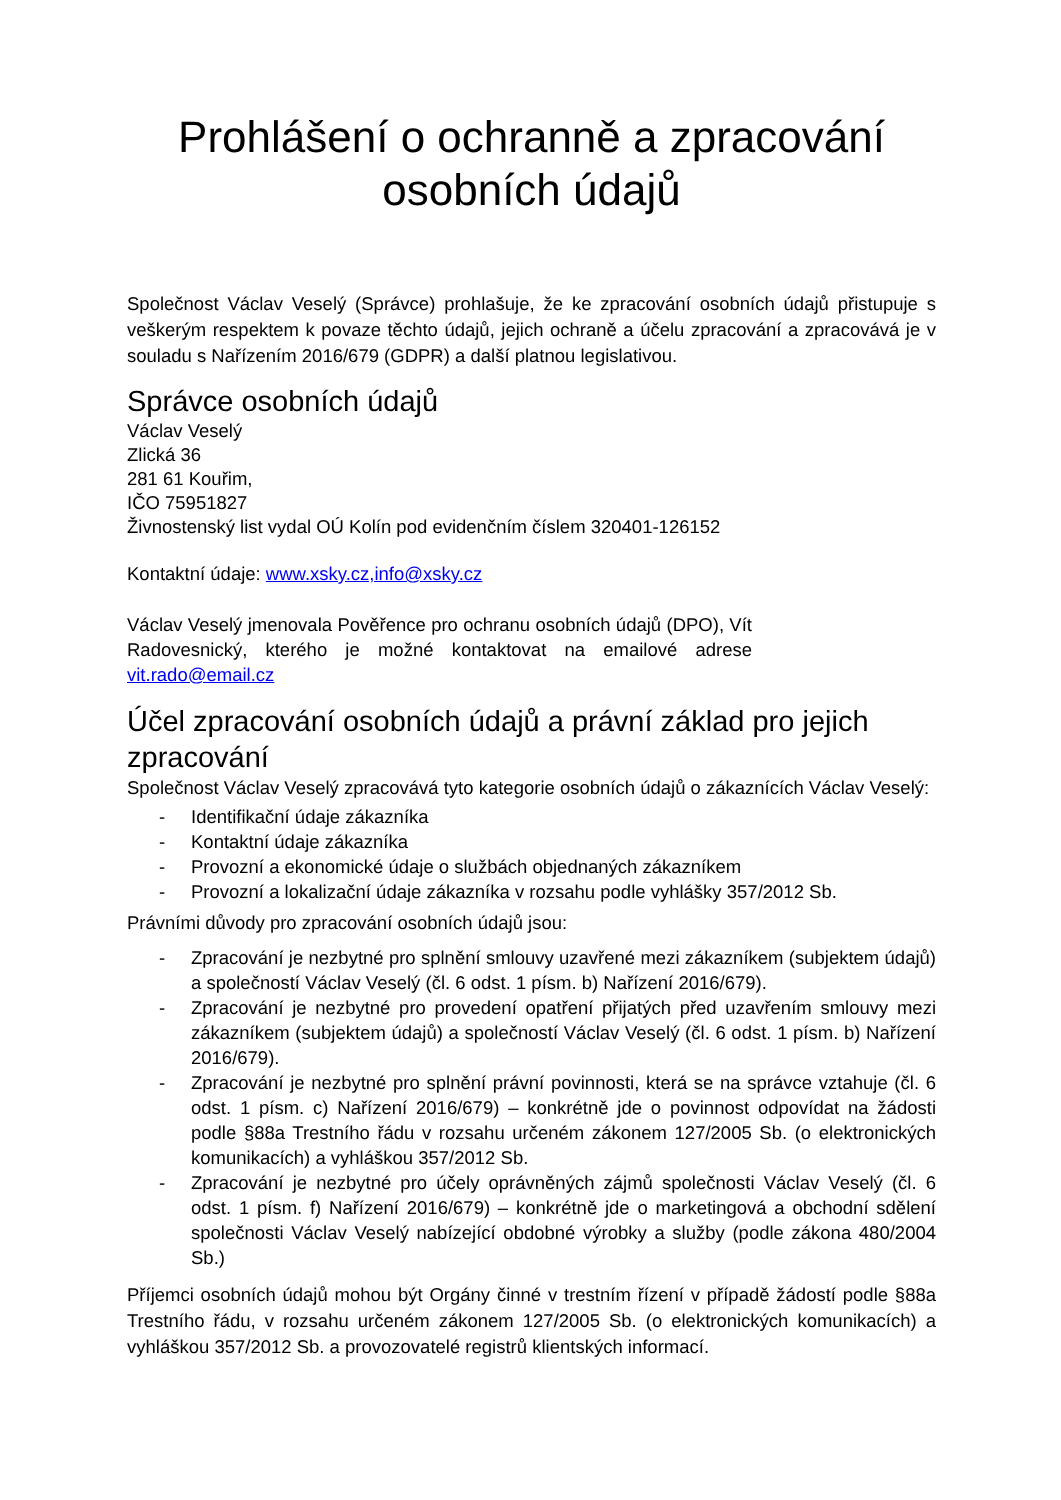Prohlášení o ochranně a zpracování osobních údajů
Společnost Václav Veselý (Správce) prohlašuje, že ke zpracování osobních údajů přistupuje s veškerým respektem k povaze těchto údajů, jejich ochraně a účelu zpracování a zpracovává je v souladu s Nařízením 2016/679 (GDPR) a další platnou legislativou.
Správce osobních údajů
Václav Veselý
Zlická 36
281 61 Kouřim,
IČO 75951827
Živnostenský list vydal OÚ Kolín pod evidenčním číslem 320401-126152
Kontaktní údaje: www.xsky.cz,info@xsky.cz
Václav Veselý jmenovala Pověřence pro ochranu osobních údajů (DPO), Vít Radovesnický, kterého je možné kontaktovat na emailové adrese vit.rado@email.cz
Účel zpracování osobních údajů a právní základ pro jejich zpracování
Společnost Václav Veselý zpracovává tyto kategorie osobních údajů o zákaznících Václav Veselý:
- Identifikační údaje zákazníka
- Kontaktní údaje zákazníka
- Provozní a ekonomické údaje o službách objednaných zákazníkem
- Provozní a lokalizační údaje zákazníka v rozsahu podle vyhlášky 357/2012 Sb.
Právními důvody pro zpracování osobních údajů jsou:
- Zpracování je nezbytné pro splnění smlouvy uzavřené mezi zákazníkem (subjektem údajů) a společností Václav Veselý (čl. 6 odst. 1 písm. b) Nařízení 2016/679).
- Zpracování je nezbytné pro provedení opatření přijatých před uzavřením smlouvy mezi zákazníkem (subjektem údajů) a společností Václav Veselý (čl. 6 odst. 1 písm. b) Nařízení 2016/679).
- Zpracování je nezbytné pro splnění právní povinnosti, která se na správce vztahuje (čl. 6 odst. 1 písm. c) Nařízení 2016/679) – konkrétně jde o povinnost odpovídat na žádosti podle §88a Trestního řádu v rozsahu určeném zákonem 127/2005 Sb. (o elektronických komunikacích) a vyhláškou 357/2012 Sb.
- Zpracování je nezbytné pro účely oprávněných zájmů společnosti Václav Veselý (čl. 6 odst. 1 písm. f) Nařízení 2016/679) – konkrétně jde o marketingová a obchodní sdělení společnosti Václav Veselý nabízející obdobné výrobky a služby (podle zákona 480/2004 Sb.)
Příjemci osobních údajů mohou být Orgány činné v trestním řízení v případě žádostí podle §88a Trestního řádu, v rozsahu určeném zákonem 127/2005 Sb. (o elektronických komunikacích) a vyhláškou 357/2012 Sb. a provozovatelé registrů klientských informací.